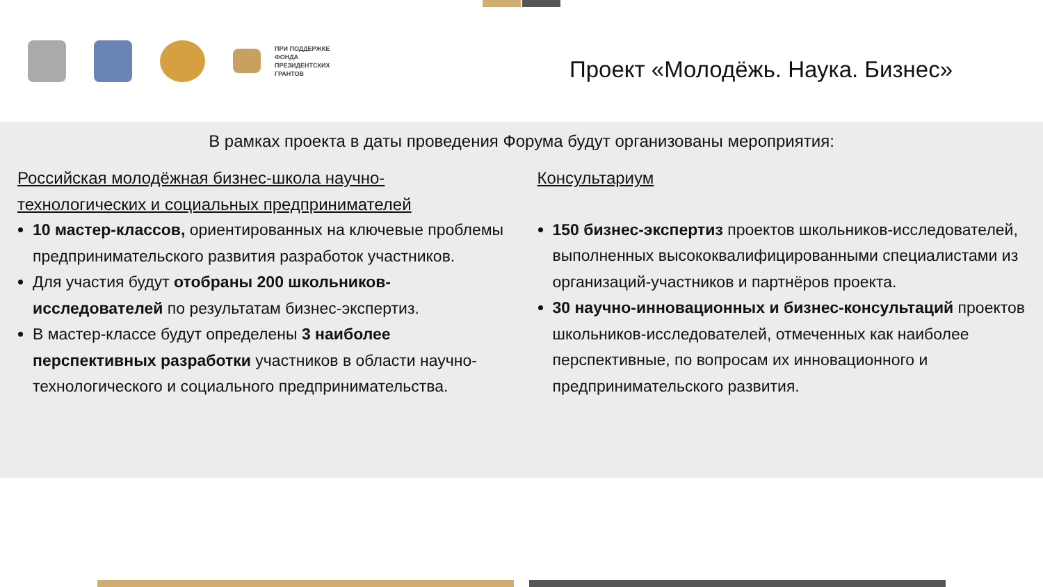ПРИ ПОДДЕРЖКЕ
ФОНДА
ПРЕЗИДЕНТСКИХ
ГРАНТОВ
Проект «Молодёжь. Наука. Бизнес»
В рамках проекта в даты проведения Форума будут организованы мероприятия:
Российская молодёжная бизнес-школа научно-технологических и социальных предпринимателей
10 мастер-классов, ориентированных на ключевые проблемы предпринимательского развития разработок участников.
Для участия будут отобраны 200 школьников-исследователей по результатам бизнес-экспертиз.
В мастер-классе будут определены 3 наиболее перспективных разработки участников в области научно-технологического и социального предпринимательства.
Консультариум
150 бизнес-экспертиз проектов школьников-исследователей, выполненных высококвалифицированными специалистами из организаций-участников и партнёров проекта.
30 научно-инновационных и бизнес-консультаций проектов школьников-исследователей, отмеченных как наиболее перспективные, по вопросам их инновационного и предпринимательского развития.